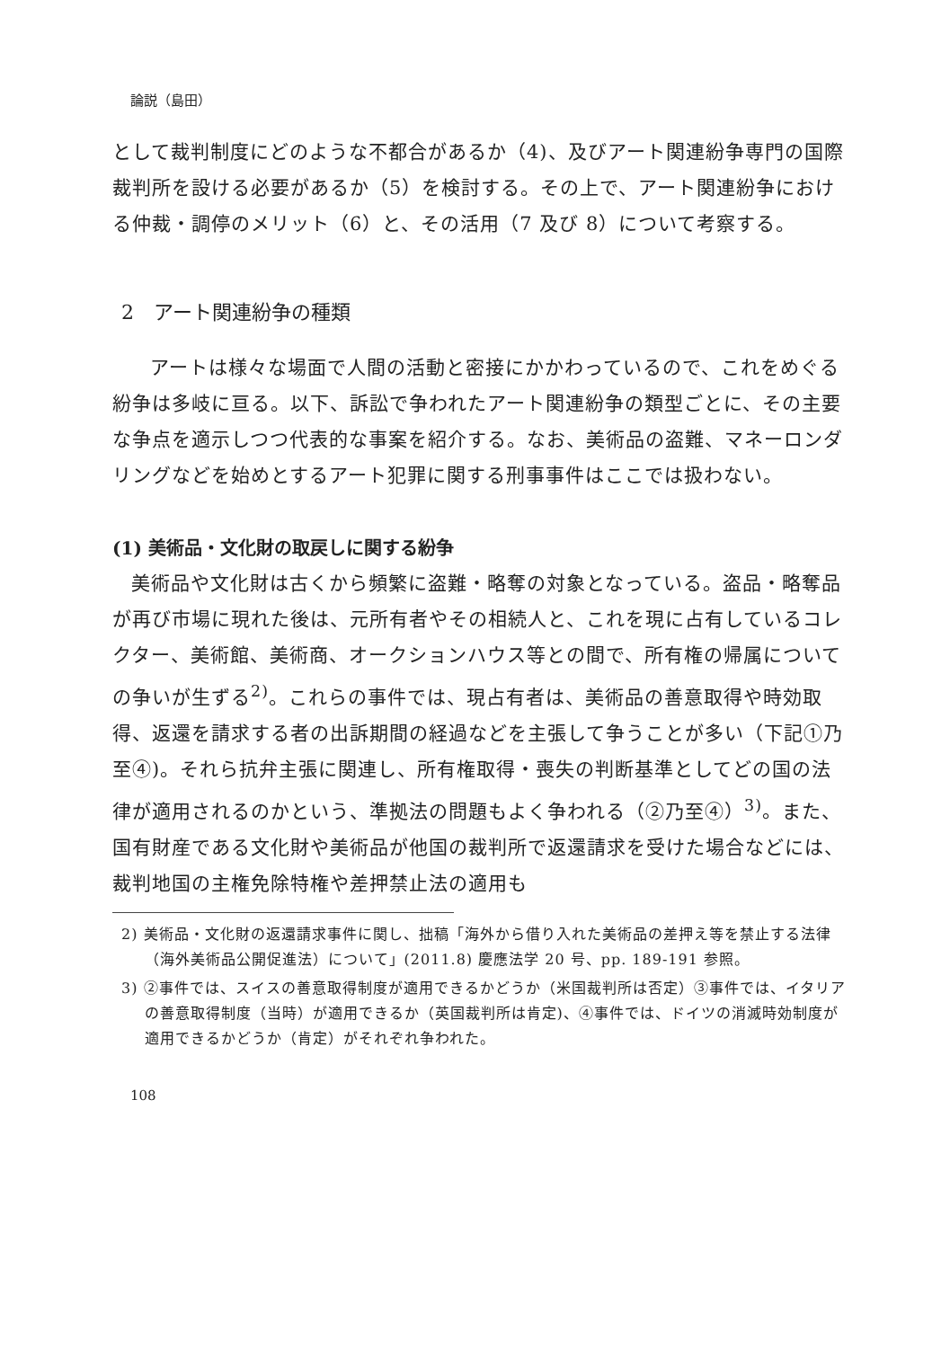論説（島田）
として裁判制度にどのような不都合があるか（4)、及びアート関連紛争専門の国際裁判所を設ける必要があるか（5）を検討する。その上で、アート関連紛争における仲裁・調停のメリット（6）と、その活用（7 及び 8）について考察する。
2　アート関連紛争の種類
アートは様々な場面で人間の活動と密接にかかわっているので、これをめぐる紛争は多岐に亘る。以下、訴訟で争われたアート関連紛争の類型ごとに、その主要な争点を適示しつつ代表的な事案を紹介する。なお、美術品の盗難、マネーロンダリングなどを始めとするアート犯罪に関する刑事事件はここでは扱わない。
(1) 美術品・文化財の取戻しに関する紛争
美術品や文化財は古くから頻繁に盗難・略奪の対象となっている。盗品・略奪品が再び市場に現れた後は、元所有者やその相続人と、これを現に占有しているコレクター、美術館、美術商、オークションハウス等との間で、所有権の帰属についての争いが生ずる<sup>2)</sup>。これらの事件では、現占有者は、美術品の善意取得や時効取得、返還を請求する者の出訴期間の経過などを主張して争うことが多い（下記①乃至④)。それら抗弁主張に関連し、所有権取得・喪失の判断基準としてどの国の法律が適用されるのかという、準拠法の問題もよく争われる（②乃至④）<sup>3)</sup>。また、国有財産である文化財や美術品が他国の裁判所で返還請求を受けた場合などには、裁判地国の主権免除特権や差押禁止法の適用も
2) 美術品・文化財の返還請求事件に関し、拙稿「海外から借り入れた美術品の差押え等を禁止する法律（海外美術品公開促進法）について」(2011.8) 慶應法学 20 号、pp. 189-191 参照。
3) ②事件では、スイスの善意取得制度が適用できるかどうか（米国裁判所は否定）③事件では、イタリアの善意取得制度（当時）が適用できるか（英国裁判所は肯定)、④事件では、ドイツの消滅時効制度が適用できるかどうか（肯定）がそれぞれ争われた。
108